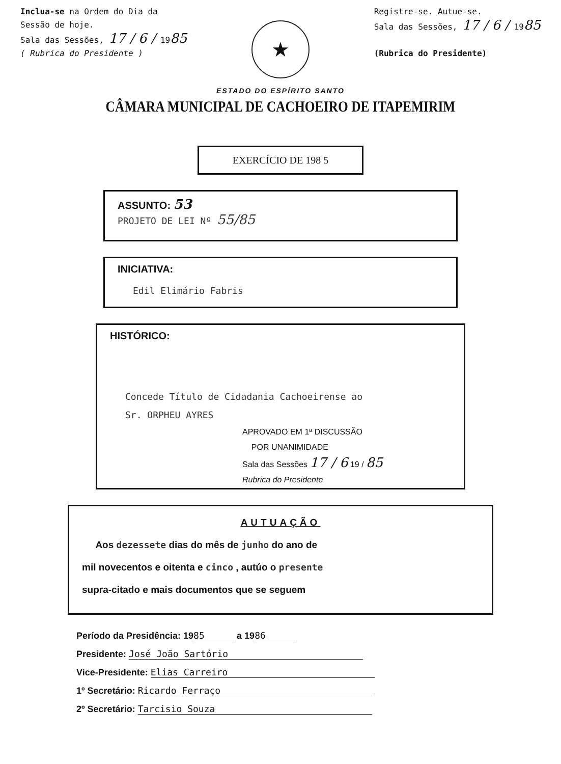Inclua-se na Ordem do Dia da
Sessão de hoje.
Sala das Sessões, 17 / 6 / 1985
( Rubrica do Presidente )
★
Registre-se. Autue-se.
Sala das Sessões, 17 / 6 / 1985
(Rubrica do Presidente)
ESTADO DO ESPÍRITO SANTO
CÂMARA MUNICIPAL DE CACHOEIRO DE ITAPEMIRIM
EXERCÍCIO DE 198 5
ASSUNTO: 53
PROJETO DE LEI Nº 55/85
INICIATIVA:
Edil Elimário Fabris
HISTÓRICO:
Concede Título de Cidadania Cachoeirense ao
Sr. ORPHEU AYRES
APROVADO EM 1ª DISCUSSÃO
POR UNANIMIDADE
Sala das Sessões 17 / 6 19 / 85
Rubrica do Presidente
AUTUAÇÃO
Aos dezessete dias do mês de junho do ano de
mil novecentos e oitenta e cinco , autúo o presente
supra-citado e mais documentos que se seguem
Período da Presidência: 19 85 a 19 86
Presidente: José João Sartório
Vice-Presidente: Elias Carreiro
1º Secretário: Ricardo Ferraço
2º Secretário: Tarcisio Souza